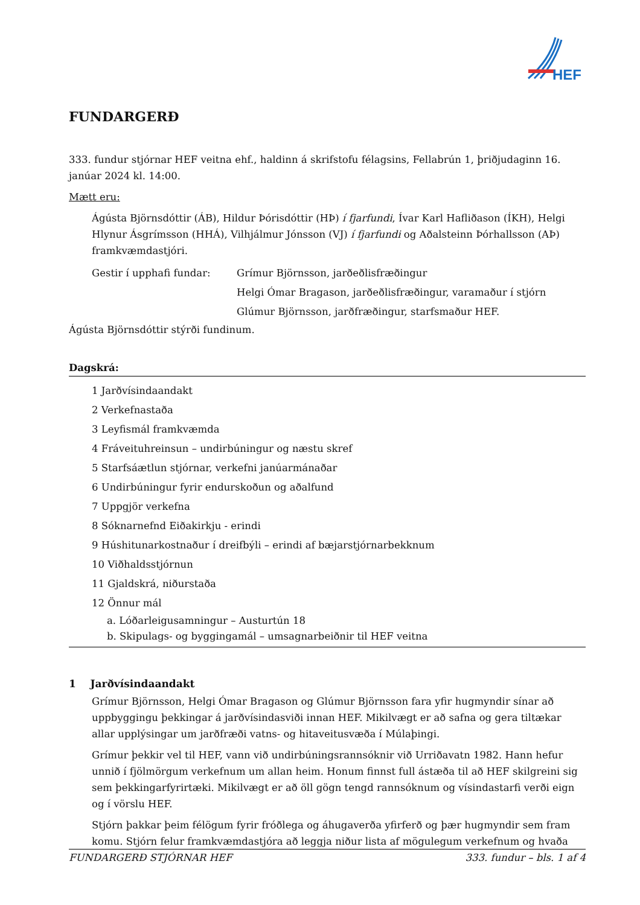HEF
FUNDARGERÐ
333. fundur stjórnar HEF veitna ehf., haldinn á skrifstofu félagsins, Fellabrún 1, þriðjudaginn 16. janúar 2024 kl. 14:00.
Mætt eru:
Ágústa Björnsdóttir (ÁB), Hildur Þórisdóttir (HÞ) í fjarfundi, Ívar Karl Hafliðason (ÍKH), Helgi Hlynur Ásgrímsson (HHÁ), Vilhjálmur Jónsson (VJ) í fjarfundi og Aðalsteinn Þórhallsson (AÞ) framkvæmdastjóri.
Gestir í upphafi fundar: Grímur Björnsson, jarðeðlisfræðingur
Helgi Ómar Bragason, jarðeðlisfræðingur, varamaður í stjórn
Glúmur Björnsson, jarðfræðingur, starfsmaður HEF.
Ágústa Björnsdóttir stýrði fundinum.
Dagskrá:
1 Jarðvísindaandakt
2 Verkefnastaða
3 Leyfismál framkvæmda
4 Fráveituhreinsun – undirbúningur og næstu skref
5 Starfsáætlun stjórnar, verkefni janúarmánaðar
6 Undirbúningur fyrir endurskoðun og aðalfund
7 Uppgjör verkefna
8 Sóknarnefnd Eiðakirkju - erindi
9 Húshitunarkostnaður í dreifbýli – erindi af bæjarstjórnarbekknum
10 Viðhaldsstjórnun
11 Gjaldskrá, niðurstaða
12 Önnur mál
a. Lóðarleigusamningur – Austurtún 18
b. Skipulags- og byggingamál – umsagnarbeiðnir til HEF veitna
1 Jarðvísindaandakt
Grímur Björnsson, Helgi Ómar Bragason og Glúmur Björnsson fara yfir hugmyndir sínar að uppbyggingu þekkingar á jarðvísindasviði innan HEF. Mikilvægt er að safna og gera tiltækar allar upplýsingar um jarðfræði vatns- og hitaveitusvæða í Múlaþingi.
Grímur þekkir vel til HEF, vann við undirbúningsrannsóknir við Urriðavatn 1982. Hann hefur unnið í fjölmörgum verkefnum um allan heim. Honum finnst full ástæða til að HEF skilgreini sig sem þekkingarfyrirtæki. Mikilvægt er að öll gögn tengd rannsóknum og vísindastarfi verði eign og í vörslu HEF.
Stjórn þakkar þeim félögum fyrir fróðlega og áhugaverða yfirferð og þær hugmyndir sem fram komu. Stjórn felur framkvæmdastjóra að leggja niður lista af mögulegum verkefnum og hvaða
FUNDARGERÐ STJÓRNAR HEF 333. fundur – bls. 1 af 4